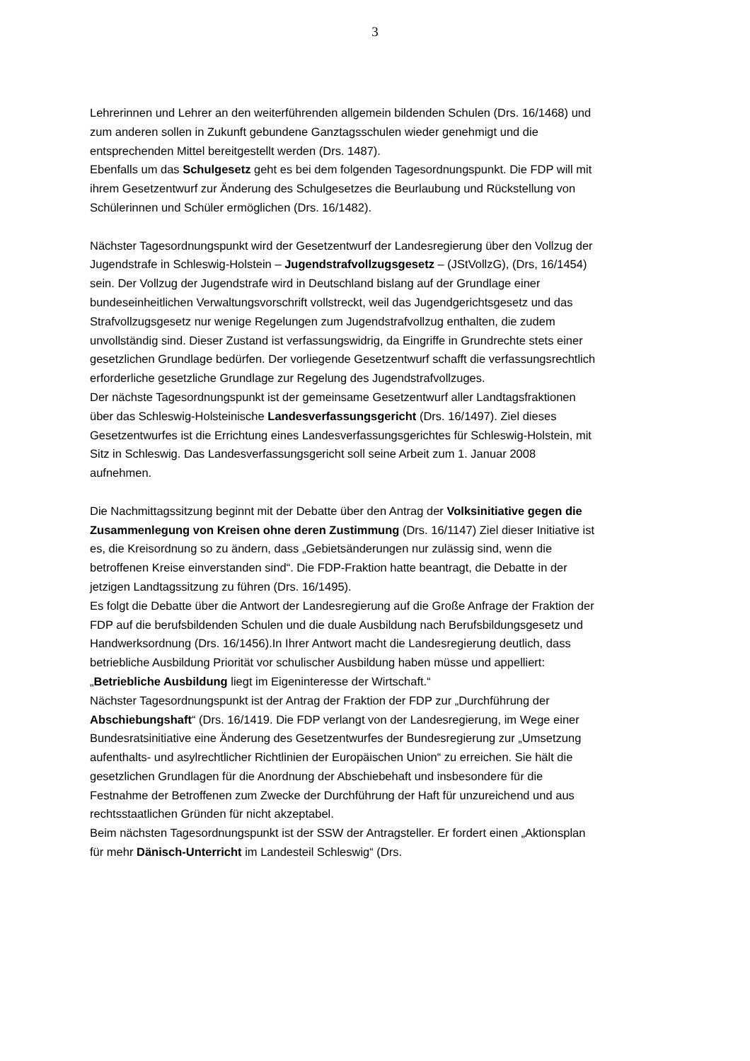3
Lehrerinnen und Lehrer an den weiterführenden allgemein bildenden Schulen (Drs. 16/1468) und zum anderen sollen in Zukunft gebundene Ganztagsschulen wieder genehmigt und die entsprechenden Mittel bereitgestellt werden (Drs. 1487).
Ebenfalls um das Schulgesetz geht es bei dem folgenden Tagesordnungspunkt. Die FDP will mit ihrem Gesetzentwurf zur Änderung des Schulgesetzes die Beurlaubung und Rückstellung von Schülerinnen und Schüler ermöglichen (Drs. 16/1482).
Nächster Tagesordnungspunkt wird der Gesetzentwurf der Landesregierung über den Vollzug der Jugendstrafe in Schleswig-Holstein – Jugendstrafvollzugsgesetz – (JStVollzG), (Drs, 16/1454) sein. Der Vollzug der Jugendstrafe wird in Deutschland bislang auf der Grundlage einer bundeseinheitlichen Verwaltungsvorschrift vollstreckt, weil das Jugendgerichtsgesetz und das Strafvollzugsgesetz nur wenige Regelungen zum Jugendstrafvollzug enthalten, die zudem unvollständig sind. Dieser Zustand ist verfassungswidrig, da Eingriffe in Grundrechte stets einer gesetzlichen Grundlage bedürfen. Der vorliegende Gesetzentwurf schafft die verfassungsrechtlich erforderliche gesetzliche Grundlage zur Regelung des Jugendstrafvollzuges.
Der nächste Tagesordnungspunkt ist der gemeinsame Gesetzentwurf aller Landtagsfraktionen über das Schleswig-Holsteinische Landesverfassungsgericht (Drs. 16/1497). Ziel dieses Gesetzentwurfes ist die Errichtung eines Landesverfassungsgerichtes für Schleswig-Holstein, mit Sitz in Schleswig. Das Landesverfassungsgericht soll seine Arbeit zum 1. Januar 2008 aufnehmen.
Die Nachmittagssitzung beginnt mit der Debatte über den Antrag der Volksinitiative gegen die Zusammenlegung von Kreisen ohne deren Zustimmung (Drs. 16/1147) Ziel dieser Initiative ist es, die Kreisordnung so zu ändern, dass „Gebietsänderungen nur zulässig sind, wenn die betroffenen Kreise einverstanden sind“. Die FDP-Fraktion hatte beantragt, die Debatte in der jetzigen Landtagssitzung zu führen (Drs. 16/1495).
Es folgt die Debatte über die Antwort der Landesregierung auf die Große Anfrage der Fraktion der FDP auf die berufsbildenden Schulen und die duale Ausbildung nach Berufsbildungsgesetz und Handwerksordnung (Drs. 16/1456).In Ihrer Antwort macht die Landesregierung deutlich, dass betriebliche Ausbildung Priorität vor schulischer Ausbildung haben müsse und appelliert: „Betriebliche Ausbildung liegt im Eigeninteresse der Wirtschaft.“
Nächster Tagesordnungspunkt ist der Antrag der Fraktion der FDP zur „Durchführung der Abschiebungshaft“ (Drs. 16/1419. Die FDP verlangt von der Landesregierung, im Wege einer Bundesratsinitiative eine Änderung des Gesetzentwurfes der Bundesregierung zur „Umsetzung aufenthalts- und asylrechtlicher Richtlinien der Europäischen Union“ zu erreichen. Sie hält die gesetzlichen Grundlagen für die Anordnung der Abschiebehaft und insbesondere für die Festnahme der Betroffenen zum Zwecke der Durchführung der Haft für unzureichend und aus rechtsstaatlichen Gründen für nicht akzeptabel.
Beim nächsten Tagesordnungspunkt ist der SSW der Antragsteller. Er fordert einen „Aktionsplan für mehr Dänisch-Unterricht im Landesteil Schleswig“ (Drs.